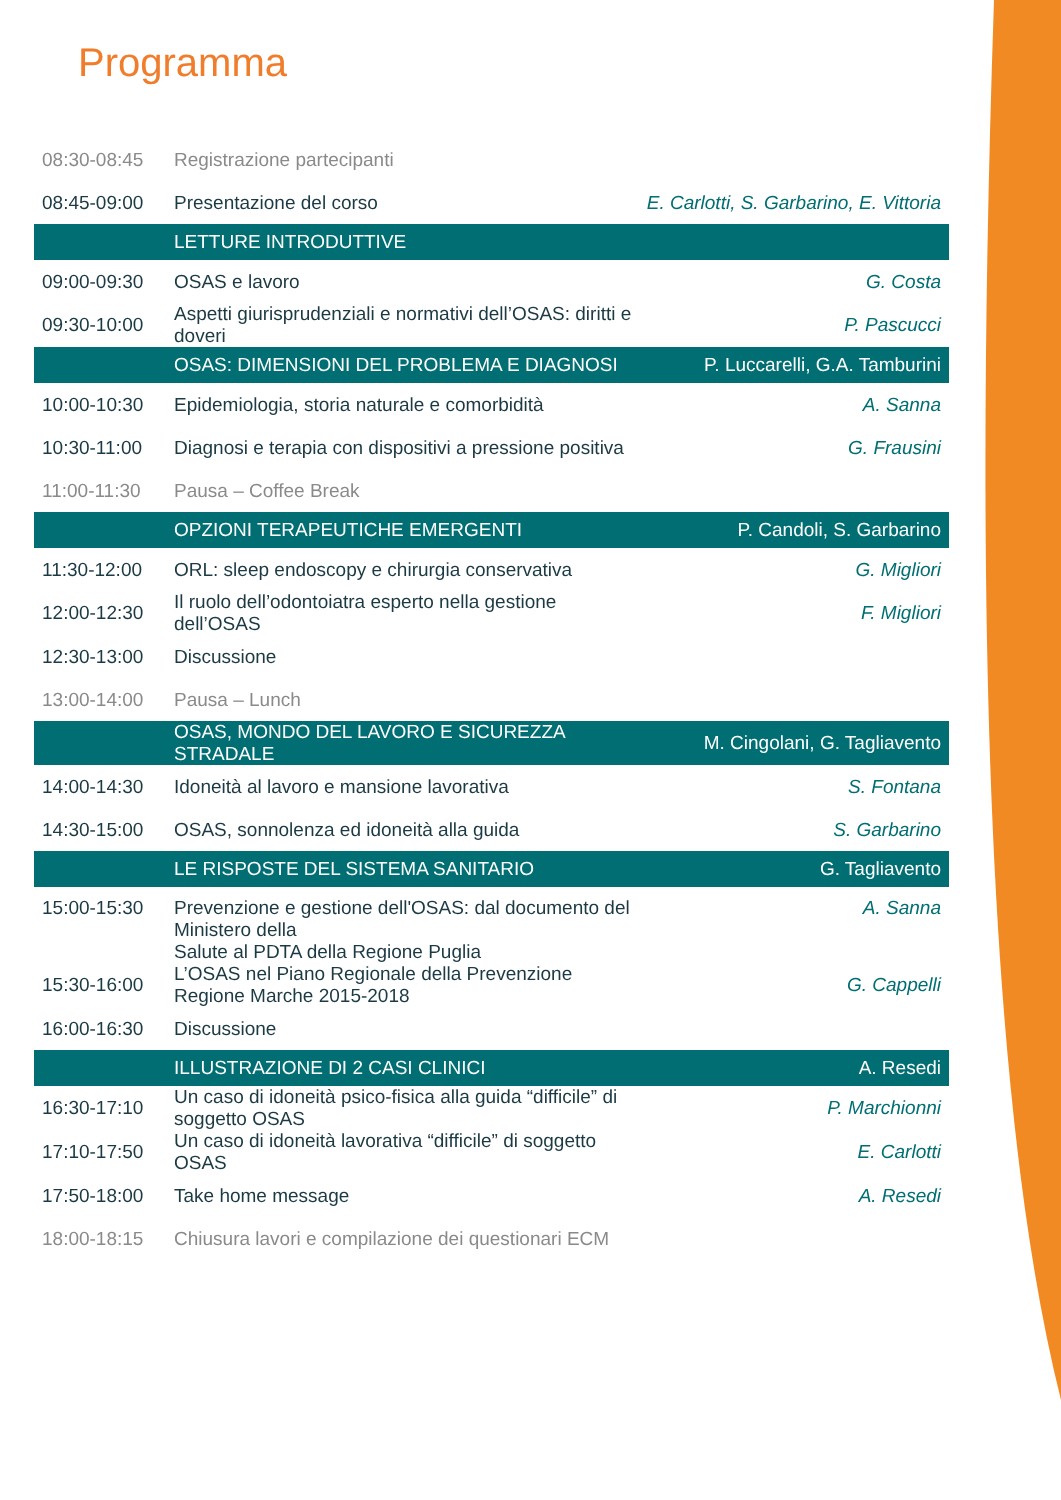Programma
| 08:30-08:45 | Registrazione partecipanti | |
| 08:45-09:00 | Presentazione del corso | E. Carlotti, S. Garbarino, E. Vittoria |
| | LETTURE INTRODUTTIVE | |
| 09:00-09:30 | OSAS e lavoro | G. Costa |
| 09:30-10:00 | Aspetti giurisprudenziali e normativi dell’OSAS: diritti e doveri | P. Pascucci |
| | OSAS: DIMENSIONI DEL PROBLEMA E DIAGNOSI | P. Luccarelli, G.A. Tamburini |
| 10:00-10:30 | Epidemiologia, storia naturale e comorbidità | A. Sanna |
| 10:30-11:00 | Diagnosi e terapia con dispositivi a pressione positiva | G. Frausini |
| 11:00-11:30 | Pausa – Coffee Break | |
| | OPZIONI TERAPEUTICHE EMERGENTI | P. Candoli, S. Garbarino |
| 11:30-12:00 | ORL: sleep endoscopy e chirurgia conservativa | G. Migliori |
| 12:00-12:30 | Il ruolo dell’odontoiatra esperto nella gestione dell’OSAS | F. Migliori |
| 12:30-13:00 | Discussione | |
| 13:00-14:00 | Pausa – Lunch | |
| | OSAS, MONDO DEL LAVORO E SICUREZZA STRADALE | M. Cingolani, G. Tagliavento |
| 14:00-14:30 | Idoneità al lavoro e mansione lavorativa | S. Fontana |
| 14:30-15:00 | OSAS, sonnolenza ed idoneità alla guida | S. Garbarino |
| | LE RISPOSTE DEL SISTEMA SANITARIO | G. Tagliavento |
| 15:00-15:30 | Prevenzione e gestione dell'OSAS: dal documento del Ministero della Salute al PDTA della Regione Puglia | A. Sanna |
| 15:30-16:00 | L’OSAS nel Piano Regionale della Prevenzione Regione Marche 2015-2018 | G. Cappelli |
| 16:00-16:30 | Discussione | |
| | ILLUSTRAZIONE DI 2 CASI CLINICI | A. Resedi |
| 16:30-17:10 | Un caso di idoneità psico-fisica alla guida “difficile” di soggetto OSAS | P. Marchionni |
| 17:10-17:50 | Un caso di idoneità lavorativa “difficile” di soggetto OSAS | E. Carlotti |
| 17:50-18:00 | Take home message | A. Resedi |
| 18:00-18:15 | Chiusura lavori e compilazione dei questionari ECM | |